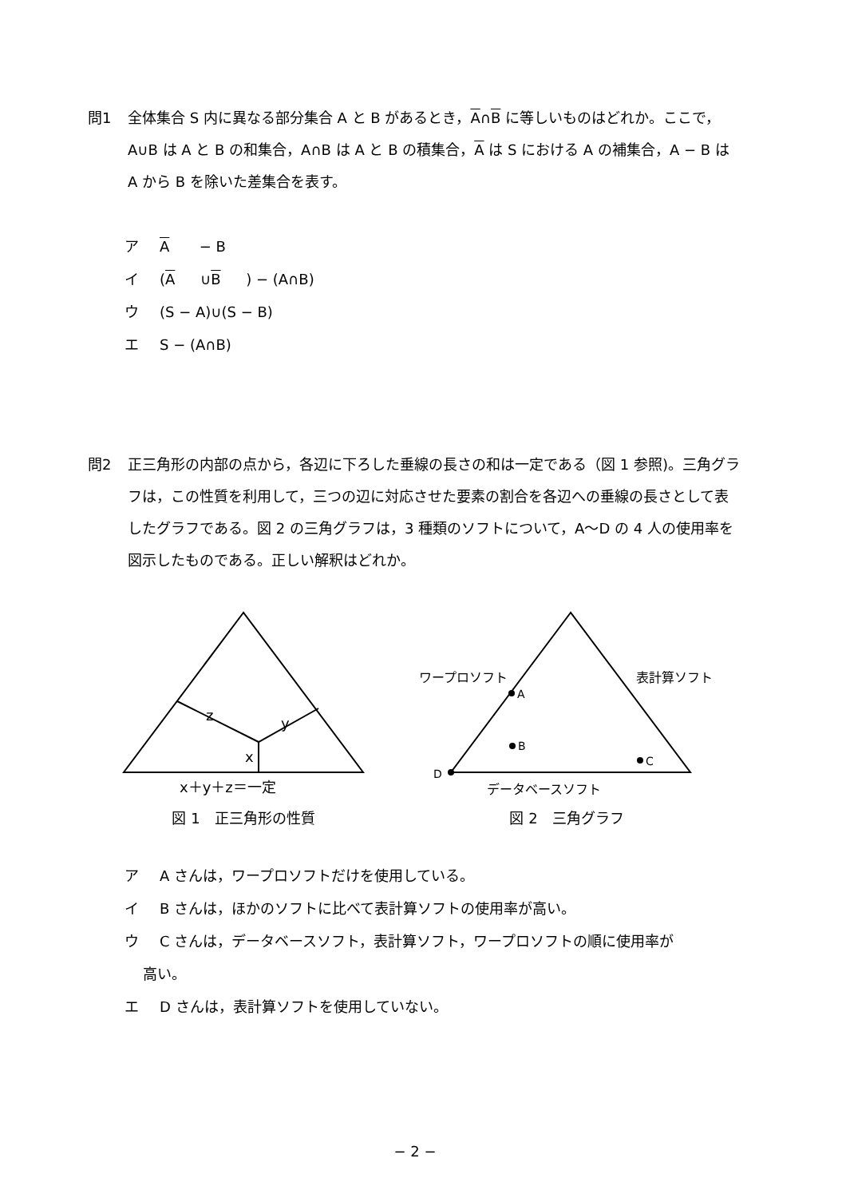問1 全体集合 S 内に異なる部分集合 A と B があるとき，A∩B に等しいものはどれか。ここで，A∪B は A と B の和集合，A∩B は A と B の積集合，A は S における A の補集合，A − B は A から B を除いた差集合を表す。
ア A − B
イ (A ∪ B) − (A∩B)
ウ (S − A)∪(S − B)
エ S − (A∩B)
問2 正三角形の内部の点から，各辺に下ろした垂線の長さの和は一定である（図 1 参照)。三角グラフは，この性質を利用して，三つの辺に対応させた要素の割合を各辺への垂線の長さとして表したグラフである。図 2 の三角グラフは，3 種類のソフトについて，A〜D の 4 人の使用率を図示したものである。正しい解釈はどれか。
z
y
x
x＋y＋z＝一定
図 1　正三角形の性質
ワープロソフト
A
B
C
D
表計算ソフト
データベースソフト
図 2　三角グラフ
ア A さんは，ワープロソフトだけを使用している。
イ B さんは，ほかのソフトに比べて表計算ソフトの使用率が高い。
ウ C さんは，データベースソフト，表計算ソフト，ワープロソフトの順に使用率が
高い。
エ D さんは，表計算ソフトを使用していない。
− 2 −